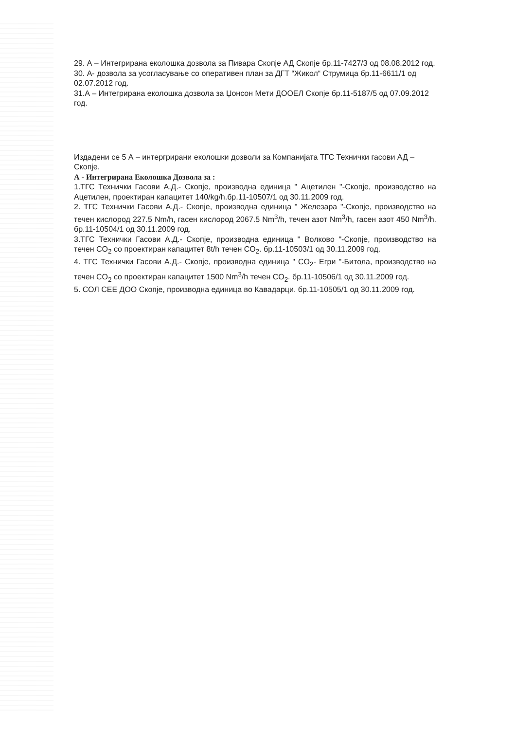29. А – Интегрирана еколошка дозвола за Пивара Скопје АД Скопје бр.11-7427/3 од 08.08.2012 год.
30. А- дозвола за усогласување со оперативен план за ДГТ “Жикол“ Струмица бр.11-6611/1 од 02.07.2012 год.
31.А – Интегрирана еколошка дозвола за Џонсон Мети ДООЕЛ Скопје бр.11-5187/5 од 07.09.2012 год.
Издадени се 5 А – интергрирани еколошки дозволи за Компанијата ТГС Технички гасови АД – Скопје.
А - Интегрирана Еколошка Дозвола за :
1.ТГС Технички Гасови А.Д.- Скопје, производна единица " Ацетилен "-Скопје, производство на Ацетилен, проектиран капацитет 140/kg/h.бр.11-10507/1 од 30.11.2009 год.
2. ТГС Технички Гасови А.Д.- Скопје, производна единица " Железара "-Скопје, производство на течен кислород 227.5 Nm/h, гасен кислород 2067.5 Nm<sup>3</sup>/h, течен азот Nm<sup>3</sup>/h, гасен азот 450 Nm<sup>3</sup>/h. бр.11-10504/1 од 30.11.2009 год.
3.ТГС Технички Гасови А.Д.- Скопје, производна единица " Волково "-Скопје, производство на течен CO<sub>2</sub> со проектиран капацитет 8t/h течен CO<sub>2</sub>. бр.11-10503/1 од 30.11.2009 год.
4. ТГС Технички Гасови А.Д.- Скопје, производна единица " CO<sub>2</sub>- Егри "-Битола, производство на течен CO<sub>2</sub> со проектиран капацитет 1500 Nm<sup>3</sup>/h течен CO<sub>2</sub>. бр.11-10506/1 од 30.11.2009 год.
5. СОЛ СЕЕ ДОО Скопје, производна единица во Кавадарци. бр.11-10505/1 од 30.11.2009 год.